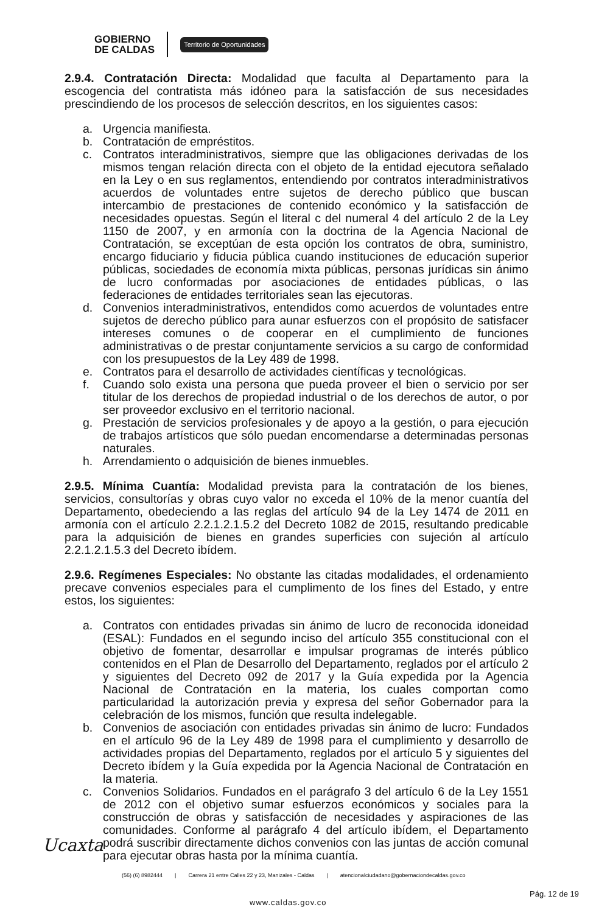GOBIERNO
DE CALDAS
Territorio de Oportunidades
2.9.4. Contratación Directa: Modalidad que faculta al Departamento para la escogencia del contratista más idóneo para la satisfacción de sus necesidades prescindiendo de los procesos de selección descritos, en los siguientes casos:
a. Urgencia manifiesta.
b. Contratación de empréstitos.
c. Contratos interadministrativos, siempre que las obligaciones derivadas de los mismos tengan relación directa con el objeto de la entidad ejecutora señalado en la Ley o en sus reglamentos, entendiendo por contratos interadministrativos acuerdos de voluntades entre sujetos de derecho público que buscan intercambio de prestaciones de contenido económico y la satisfacción de necesidades opuestas. Según el literal c del numeral 4 del artículo 2 de la Ley 1150 de 2007, y en armonía con la doctrina de la Agencia Nacional de Contratación, se exceptúan de esta opción los contratos de obra, suministro, encargo fiduciario y fiducia pública cuando instituciones de educación superior públicas, sociedades de economía mixta públicas, personas jurídicas sin ánimo de lucro conformadas por asociaciones de entidades públicas, o las federaciones de entidades territoriales sean las ejecutoras.
d. Convenios interadministrativos, entendidos como acuerdos de voluntades entre sujetos de derecho público para aunar esfuerzos con el propósito de satisfacer intereses comunes o de cooperar en el cumplimiento de funciones administrativas o de prestar conjuntamente servicios a su cargo de conformidad con los presupuestos de la Ley 489 de 1998.
e. Contratos para el desarrollo de actividades científicas y tecnológicas.
f. Cuando solo exista una persona que pueda proveer el bien o servicio por ser titular de los derechos de propiedad industrial o de los derechos de autor, o por ser proveedor exclusivo en el territorio nacional.
g. Prestación de servicios profesionales y de apoyo a la gestión, o para ejecución de trabajos artísticos que sólo puedan encomendarse a determinadas personas naturales.
h. Arrendamiento o adquisición de bienes inmuebles.
2.9.5. Mínima Cuantía: Modalidad prevista para la contratación de los bienes, servicios, consultorías y obras cuyo valor no exceda el 10% de la menor cuantía del Departamento, obedeciendo a las reglas del artículo 94 de la Ley 1474 de 2011 en armonía con el artículo 2.2.1.2.1.5.2 del Decreto 1082 de 2015, resultando predicable para la adquisición de bienes en grandes superficies con sujeción al artículo 2.2.1.2.1.5.3 del Decreto ibídem.
2.9.6. Regímenes Especiales: No obstante las citadas modalidades, el ordenamiento precave convenios especiales para el cumplimento de los fines del Estado, y entre estos, los siguientes:
a. Contratos con entidades privadas sin ánimo de lucro de reconocida idoneidad (ESAL): Fundados en el segundo inciso del artículo 355 constitucional con el objetivo de fomentar, desarrollar e impulsar programas de interés público contenidos en el Plan de Desarrollo del Departamento, reglados por el artículo 2 y siguientes del Decreto 092 de 2017 y la Guía expedida por la Agencia Nacional de Contratación en la materia, los cuales comportan como particularidad la autorización previa y expresa del señor Gobernador para la celebración de los mismos, función que resulta indelegable.
b. Convenios de asociación con entidades privadas sin ánimo de lucro: Fundados en el artículo 96 de la Ley 489 de 1998 para el cumplimiento y desarrollo de actividades propias del Departamento, reglados por el artículo 5 y siguientes del Decreto ibídem y la Guía expedida por la Agencia Nacional de Contratación en la materia.
c. Convenios Solidarios. Fundados en el parágrafo 3 del artículo 6 de la Ley 1551 de 2012 con el objetivo sumar esfuerzos económicos y sociales para la construcción de obras y satisfacción de necesidades y aspiraciones de las comunidades. Conforme al parágrafo 4 del artículo ibídem, el Departamento podrá suscribir directamente dichos convenios con las juntas de acción comunal para ejecutar obras hasta por la mínima cuantía.
Ucaxta
(56) (6) 8982444 | Carrera 21 entre Calles 22 y 23, Manizales - Caldas | atencionalciudadano@gobernaciondecaldas.gov.co
www.caldas.gov.co
Pág. 12 de 19